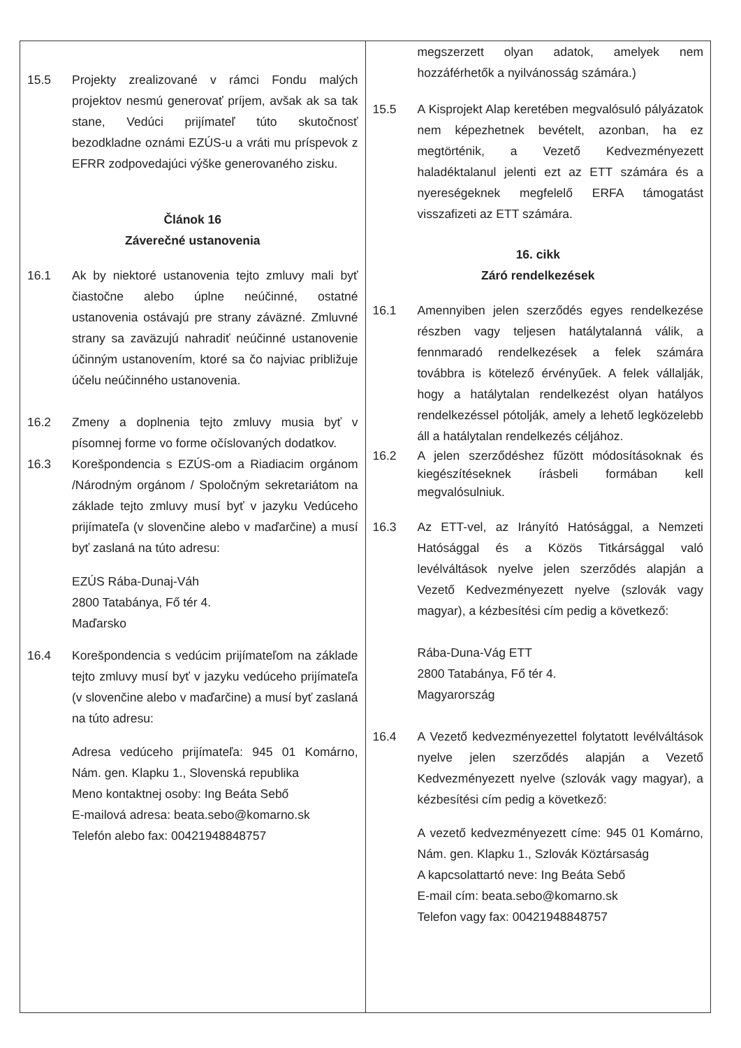| 15.5 Projekty zrealizované v rámci Fondu malých projektov nesmú generovať príjem, avšak ak sa tak stane, Vedúci prijímateľ túto skutočnosť bezodkladne oznámi EZÚS-u a vráti mu príspevok z EFRR zodpovedajúci výške generovaného zisku. Článok 16 Záverečné ustanovenia 16.1 Ak by niektoré ustanovenia tejto zmluvy mali byť čiastočne alebo úplne neúčinné, ostatné ustanovenia ostávajú pre strany záväzné. Zmluvné strany sa zaväzujú nahradiť neúčinné ustanovenie účinným ustanovením, ktoré sa čo najviac približuje účelu neúčinného ustanovenia. 16.2 Zmeny a doplnenia tejto zmluvy musia byť v písomnej forme vo forme očíslovaných dodatkov. 16.3 Korešpondencia s EZÚS-om a Riadiacim orgánom /Národným orgánom / Spoločným sekretariátom na základe tejto zmluvy musí byť v jazyku Vedúceho prijímateľa (v slovenčine alebo v maďarčine) a musí byť zaslaná na túto adresu: EZÚS Rába-Dunaj-Váh 2800 Tatabánya, Fő tér 4. Maďarsko 16.4 Korešpondencia s vedúcim prijímateľom na základe tejto zmluvy musí byť v jazyku vedúceho prijímateľa (v slovenčine alebo v maďarčine) a musí byť zaslaná na túto adresu: Adresa vedúceho prijímateľa: 945 01 Komárno, Nám. gen. Klapku 1., Slovenská republika Meno kontaktnej osoby: Ing Beáta Sebő E-mailová adresa: beata.sebo@komarno.sk Telefón alebo fax: 00421948848757 | megszerzett olyan adatok, amelyek nem hozzáférhetők a nyilvánosság számára.) 15.5 A Kisprojekt Alap keretében megvalósuló pályázatok nem képezhetnek bevételt, azonban, ha ez megtörténik, a Vezető Kedvezményezett haladéktalanul jelenti ezt az ETT számára és a nyereségeknek megfelelő ERFA támogatást visszafizeti az ETT számára. 16. cikk Záró rendelkezések 16.1 Amennyiben jelen szerződés egyes rendelkezése részben vagy teljesen hatálytalanná válik, a fennmaradó rendelkezések a felek számára továbbra is kötelező érvényűek. A felek vállalják, hogy a hatálytalan rendelkezést olyan hatályos rendelkezéssel pótolják, amely a lehető legközelebb áll a hatálytalan rendelkezés céljához. 16.2 A jelen szerződéshez fűzött módosításoknak és kiegészítéseknek írásbeli formában kell megvalósulniuk. 16.3 Az ETT-vel, az Irányító Hatósággal, a Nemzeti Hatósággal és a Közös Titkársággal való levélváltások nyelve jelen szerződés alapján a Vezető Kedvezményezett nyelve (szlovák vagy magyar), a kézbesítési cím pedig a következő: Rába-Duna-Vág ETT 2800 Tatabánya, Fő tér 4. Magyarország 16.4 A Vezető kedvezményezettel folytatott levélváltások nyelve jelen szerződés alapján a Vezető Kedvezményezett nyelve (szlovák vagy magyar), a kézbesítési cím pedig a következő: A vezető kedvezményezett címe: 945 01 Komárno, Nám. gen. Klapku 1., Szlovák Köztársaság A kapcsolattartó neve: Ing Beáta Sebő E-mail cím: beata.sebo@komarno.sk Telefon vagy fax: 00421948848757 |